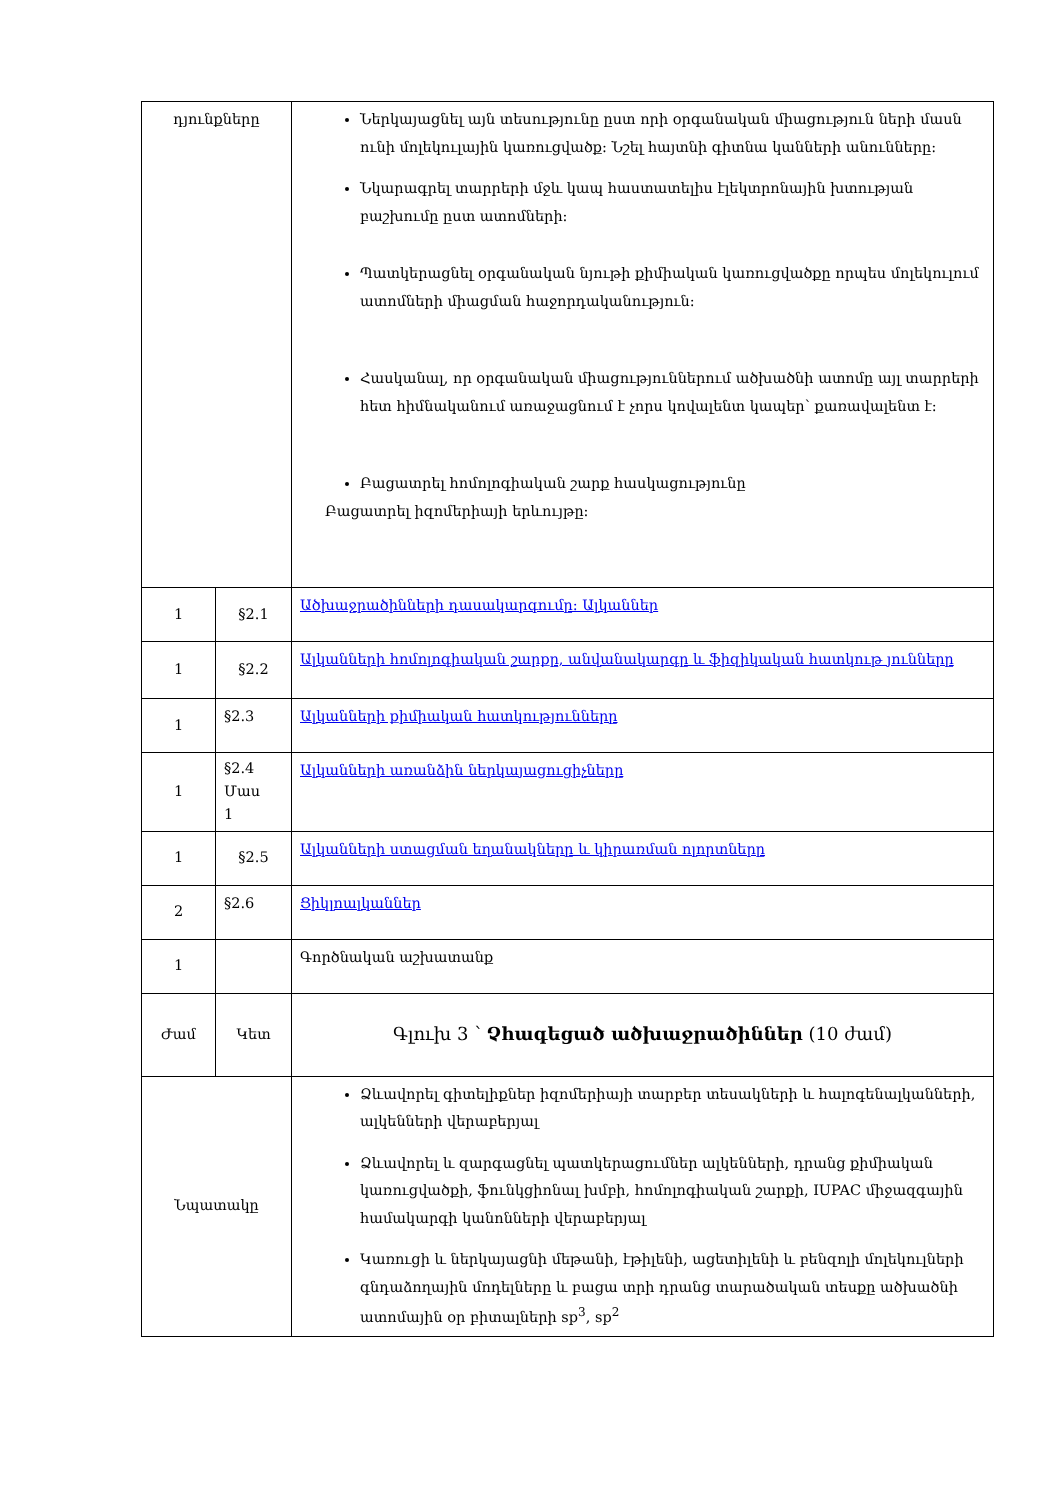| դյունքները | | Ներկայացնել այն տեսությունը ըստ որի օրգանական միացություն ների մասն ունի մոլեկուլային կառուցվածք: Նշել հայտնի գիտնա կանների անունները: Նկարագրել տարրերի մջև կապ հաստատելիս էլեկտրոնային խտության բաշխումը ըստ ատոմների: Պատկերացնել օրգանական նյութի քիմիական կառուցվածքը որպես մոլեկուլում ատոմների միացման հաջորդականություն: Հասկանալ, որ օրգանական միացություններում ածխածնի ատոմը այլ տարրերի հետ հիմնականում առաջացնում է չորս կովալենտ կապեր՝ քառավալենտ է: Բացատրել հոմոլոգիական շարք հասկացությունը Բացատրել իզոմերիայի երևույթը: |
| 1 | §2.1 | Ածխաջրածինների դասակարգումը: Ալկաններ |
| 1 | §2.2 | Ալկանների հոմոլոգիական շարքը, անվանակարգը և ֆիզիկական հատկութ յունները |
| 1 | §2.3 | Ալկանների քիմիական հատկությունները |
| 1 | §2.4 Մաս 1 | Ալկանների առանձին ներկայացուցիչները |
| 1 | §2.5 | Ալկանների ստացման եղանակները և կիրառման ոլորտները |
| 2 | §2.6 | Ցիկլոալկաններ |
| 1 | | Գործնական աշխատանք |
| Ժամ | Կետ | Գլուխ 3 ՝ Չհագեցած ածխաջրածիններ (10 ժամ) |
| Նպատակը | | Ձևավորել գիտելիքներ իզոմերիայի տարբեր տեսակների և հալոգենալկանների, ալկենների վերաբերյալ Ձևավորել և զարգացնել պատկերացումներ ալկենների, դրանց քիմիական կառուցվածքի, ֆունկցիոնալ խմբի, հոմոլոգիական շարքի, IUPAC միջազգային համակարգի կանոնների վերաբերյալ Կառուցի և ներկայացնի մեթանի, էթիլենի, ացետիլենի և բենզոլի մոլեկուլների գնդաձողային մոդելները և բացա տրի դրանց տարածական տեսքը ածխածնի ատոմային օր բիտալների sp<sup>3</sup>, sp<sup>2</sup> |